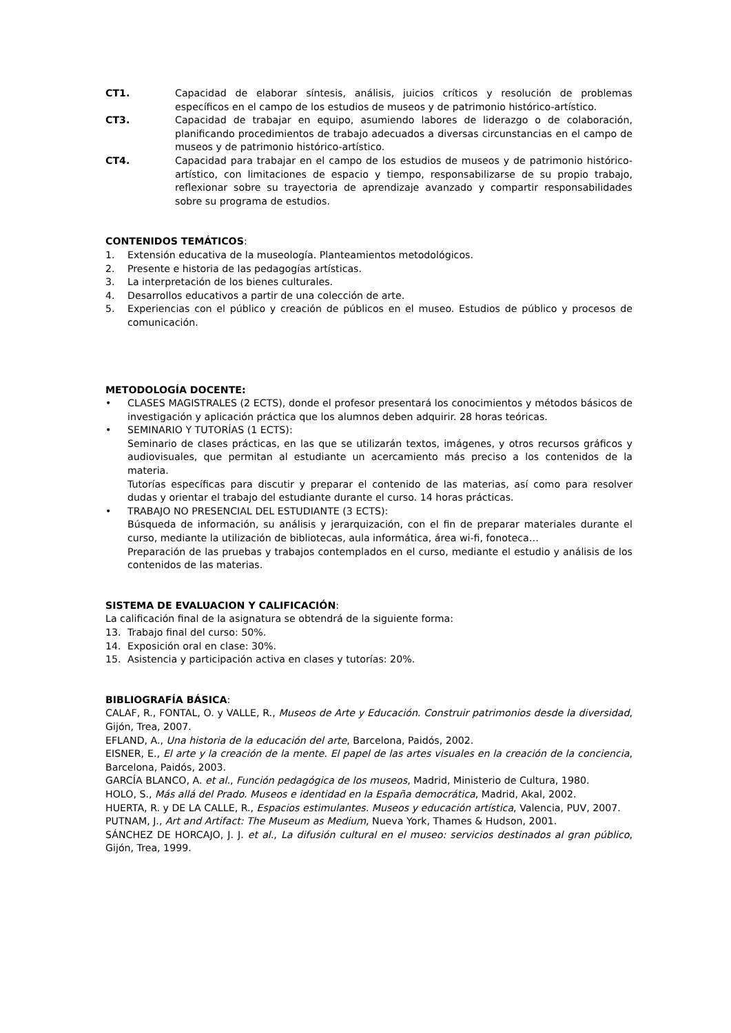CT1. Capacidad de elaborar síntesis, análisis, juicios críticos y resolución de problemas específicos en el campo de los estudios de museos y de patrimonio histórico-artístico.
CT3. Capacidad de trabajar en equipo, asumiendo labores de liderazgo o de colaboración, planificando procedimientos de trabajo adecuados a diversas circunstancias en el campo de museos y de patrimonio histórico-artístico.
CT4. Capacidad para trabajar en el campo de los estudios de museos y de patrimonio histórico-artístico, con limitaciones de espacio y tiempo, responsabilizarse de su propio trabajo, reflexionar sobre su trayectoria de aprendizaje avanzado y compartir responsabilidades sobre su programa de estudios.
CONTENIDOS TEMÁTICOS:
1. Extensión educativa de la museología. Planteamientos metodológicos.
2. Presente e historia de las pedagogías artísticas.
3. La interpretación de los bienes culturales.
4. Desarrollos educativos a partir de una colección de arte.
5. Experiencias con el público y creación de públicos en el museo. Estudios de público y procesos de comunicación.
METODOLOGÍA DOCENTE:
• CLASES MAGISTRALES (2 ECTS), donde el profesor presentará los conocimientos y métodos básicos de investigación y aplicación práctica que los alumnos deben adquirir. 28 horas teóricas.
• SEMINARIO Y TUTORÍAS (1 ECTS):
Seminario de clases prácticas, en las que se utilizarán textos, imágenes, y otros recursos gráficos y audiovisuales, que permitan al estudiante un acercamiento más preciso a los contenidos de la materia.
Tutorías específicas para discutir y preparar el contenido de las materias, así como para resolver dudas y orientar el trabajo del estudiante durante el curso. 14 horas prácticas.
• TRABAJO NO PRESENCIAL DEL ESTUDIANTE (3 ECTS):
Búsqueda de información, su análisis y jerarquización, con el fin de preparar materiales durante el curso, mediante la utilización de bibliotecas, aula informática, área wi-fi, fonoteca…
Preparación de las pruebas y trabajos contemplados en el curso, mediante el estudio y análisis de los contenidos de las materias.
SISTEMA DE EVALUACION Y CALIFICACIÓN:
La calificación final de la asignatura se obtendrá de la siguiente forma:
13. Trabajo final del curso: 50%.
14. Exposición oral en clase: 30%.
15. Asistencia y participación activa en clases y tutorías: 20%.
BIBLIOGRAFÍA BÁSICA:
CALAF, R., FONTAL, O. y VALLE, R., Museos de Arte y Educación. Construir patrimonios desde la diversidad, Gijón, Trea, 2007.
EFLAND, A., Una historia de la educación del arte, Barcelona, Paidós, 2002.
EISNER, E., El arte y la creación de la mente. El papel de las artes visuales en la creación de la conciencia, Barcelona, Paidós, 2003.
GARCÍA BLANCO, A. et al., Función pedagógica de los museos, Madrid, Ministerio de Cultura, 1980.
HOLO, S., Más allá del Prado. Museos e identidad en la España democrática, Madrid, Akal, 2002.
HUERTA, R. y DE LA CALLE, R., Espacios estimulantes. Museos y educación artística, Valencia, PUV, 2007.
PUTNAM, J., Art and Artifact: The Museum as Medium, Nueva York, Thames & Hudson, 2001.
SÁNCHEZ DE HORCAJO, J. J. et al., La difusión cultural en el museo: servicios destinados al gran público, Gijón, Trea, 1999.